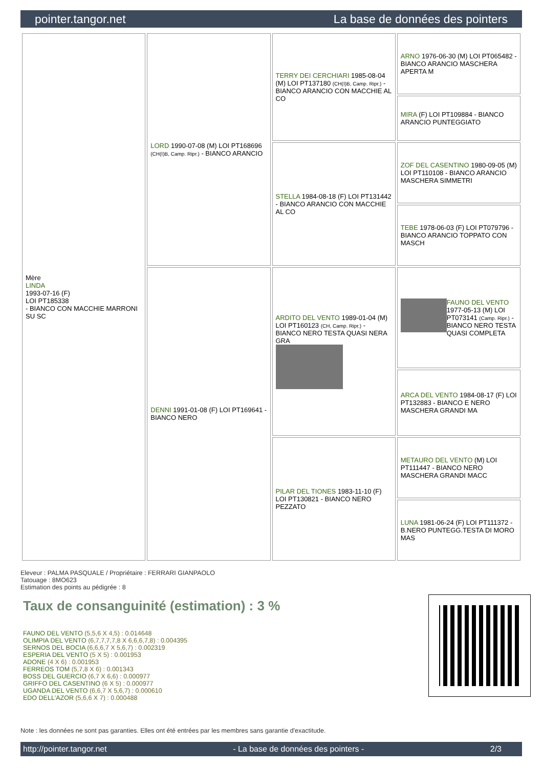pointer.tangor.net La base de données des pointers
| Mère LINDA 1993-07-16 (F) LOI PT185338 - BIANCO CON MACCHIE MARRONI SU SC | LORD 1990-07-08 (M) LOI PT168696 (CH(I)B, Camp. Ripr.) - BIANCO ARANCIO | TERRY DEI CERCHIARI 1985-08-04 (M) LOI PT137180 (CH(I)B, Camp. Ripr.) - BIANCO ARANCIO CON MACCHIE AL CO | ARNO 1976-06-30 (M) LOI PT065482 - BIANCO ARANCIO MASCHERA APERTA M |
| | | | MIRA (F) LOI PT109884 - BIANCO ARANCIO PUNTEGGIATO |
| | | STELLA 1984-08-18 (F) LOI PT131442 - BIANCO ARANCIO CON MACCHIE AL CO | ZOF DEL CASENTINO 1980-09-05 (M) LOI PT110108 - BIANCO ARANCIO MASCHERA SIMMETRI |
| | | | TEBE 1978-06-03 (F) LOI PT079796 - BIANCO ARANCIO TOPPATO CON MASCH |
| | DENNI 1991-01-08 (F) LOI PT169641 - BIANCO NERO | ARDITO DEL VENTO 1989-01-04 (M) LOI PT160123 (CH, Camp. Ripr.) - BIANCO NERO TESTA QUASI NERA GRA | FAUNO DEL VENTO 1977-05-13 (M) LOI PT073141 (Camp. Ripr.) - BIANCO NERO TESTA QUASI COMPLETA |
| | | | ARCA DEL VENTO 1984-08-17 (F) LOI PT132883 - BIANCO E NERO MASCHERA GRANDI MA |
| | | PILAR DEL TIONES 1983-11-10 (F) LOI PT130821 - BIANCO NERO PEZZATO | METAURO DEL VENTO (M) LOI PT111447 - BIANCO NERO MASCHERA GRANDI MACC |
| | | | LUNA 1981-06-24 (F) LOI PT111372 - B.NERO PUNTEGG.TESTA DI MORO MAS |
Eleveur : PALMA PASQUALE / Propriétaire : FERRARI GIANPAOLO
Tatouage : 8MO623
Estimation des points au pédigrée : 8
Taux de consanguinité (estimation) : 3 %
FAUNO DEL VENTO (5,5,6 X 4,5) : 0.014648
OLIMPIA DEL VENTO (6,7,7,7,7,8 X 6,6,6,7,8) : 0.004395
SERNOS DEL BOCIA (6,6,6,7 X 5,6,7) : 0.002319
ESPERIA DEL VENTO (5 X 5) : 0.001953
ADONE (4 X 6) : 0.001953
FERREOS TOM (5,7,8 X 6) : 0.001343
BOSS DEL GUERCIO (6,7 X 6,6) : 0.000977
GRIFFO DEL CASENTINO (6 X 5) : 0.000977
UGANDA DEL VENTO (6,6,7 X 5,6,7) : 0.000610
EDO DELL'AZOR (5,6,6 X 7) : 0.000488
Note : les données ne sont pas garanties. Elles ont été entrées par les membres sans garantie d'exactitude.
http://pointer.tangor.net - La base de données des pointers - 2/3